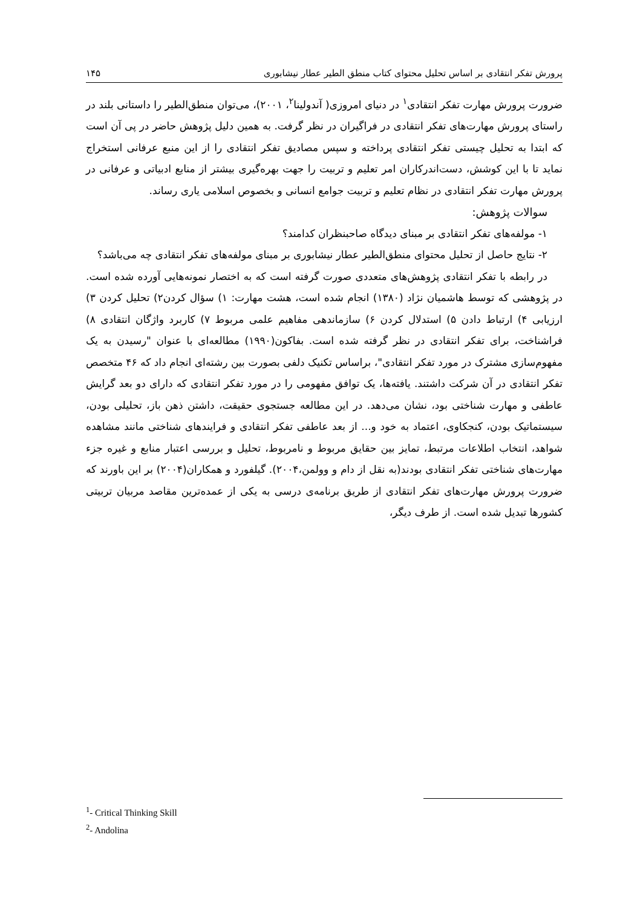پرورش تفکر انتقادی بر اساس تحلیل محتوای کتاب منطق الطیر عطار نیشابوری ۱۴۵
ضرورت پرورش مهارت تفکر انتقادی<sup>۱</sup> در دنیای امروزی( آندولینا<sup>۲</sup>، ۲۰۰۱)، می‌توان منطق‌الطیر را داستانی بلند در راستای پرورش مهارت‌های تفکر انتقادی در فراگیران در نظر گرفت. به همین دلیل پژوهش حاضر در پی آن است که ابتدا به تحلیل چیستی تفکر انتقادی پرداخته و سپس مصادیق تفکر انتقادی را از این منبع عرفانی استخراج نماید تا با این کوشش، دست‌اندرکاران امر تعلیم و تربیت را جهت بهره‌گیری بیشتر از منابع ادبیاتی و عرفانی در پرورش مهارت تفکر انتقادی در نظام تعلیم و تربیت جوامع انسانی و بخصوص اسلامی یاری رساند.
سوالات پژوهش:
۱- مولفه‌های تفکر انتقادی بر مبنای دیدگاه صاحبنظران کدامند؟
۲- نتایج حاصل از تحلیل محتوای منطق‌الطیر عطار نیشابوری بر مبنای مولفه‌های تفکر انتقادی چه می‌باشد؟
در رابطه با تفکر انتقادی پژوهش‌های متعددی صورت گرفته است که به اختصار نمونه‌هایی آورده شده است. در پژوهشی که توسط هاشمیان نژاد (۱۳۸۰) انجام شده است، هشت مهارت: ۱) سؤال کردن۲) تحلیل کردن ۳) ارزیابی ۴) ارتباط دادن ۵) استدلال کردن ۶) سازماندهی مفاهیم علمی مربوط ۷) کاربرد واژگان انتقادی ۸) فراشناخت، برای تفکر انتقادی در نظر گرفته شده است. بفاکون(۱۹۹۰) مطالعه‌ای با عنوان "رسیدن به یک مفهوم‌سازی مشترک در مورد تفکر انتقادی"، براساس تکنیک دلفی بصورت بین رشته‌ای انجام داد که ۴۶ متخصص تفکر انتقادی در آن شرکت داشتند. یافته‌ها، یک توافق مفهومی را در مورد تفکر انتقادی که دارای دو بعد گرایش عاطفی و مهارت شناختی بود، نشان می‌دهد. در این مطالعه جستجوی حقیقت، داشتن ذهن باز، تحلیلی بودن، سیستماتیک بودن، کنجکاوی، اعتماد به خود و... از بعد عاطفی تفکر انتقادی و فرایندهای شناختی مانند مشاهده شواهد، انتخاب اطلاعات مرتبط، تمایز بین حقایق مربوط و نامربوط، تحلیل و بررسی اعتبار منابع و غیره جزء مهارت‌های شناختی تفکر انتقادی بودند(به نقل از دام و وولمن،۲۰۰۴). گیلفورد و همکاران(۲۰۰۴) بر این باورند که ضرورت پرورش مهارت‌های تفکر انتقادی از طریق برنامه‌ی درسی به یکی از عمده‌ترین مقاصد مربیان تربیتی کشورها تبدیل شده است. از طرف دیگر،
<sup>1</sup>- Critical Thinking Skill
<sup>2</sup>- Andolina